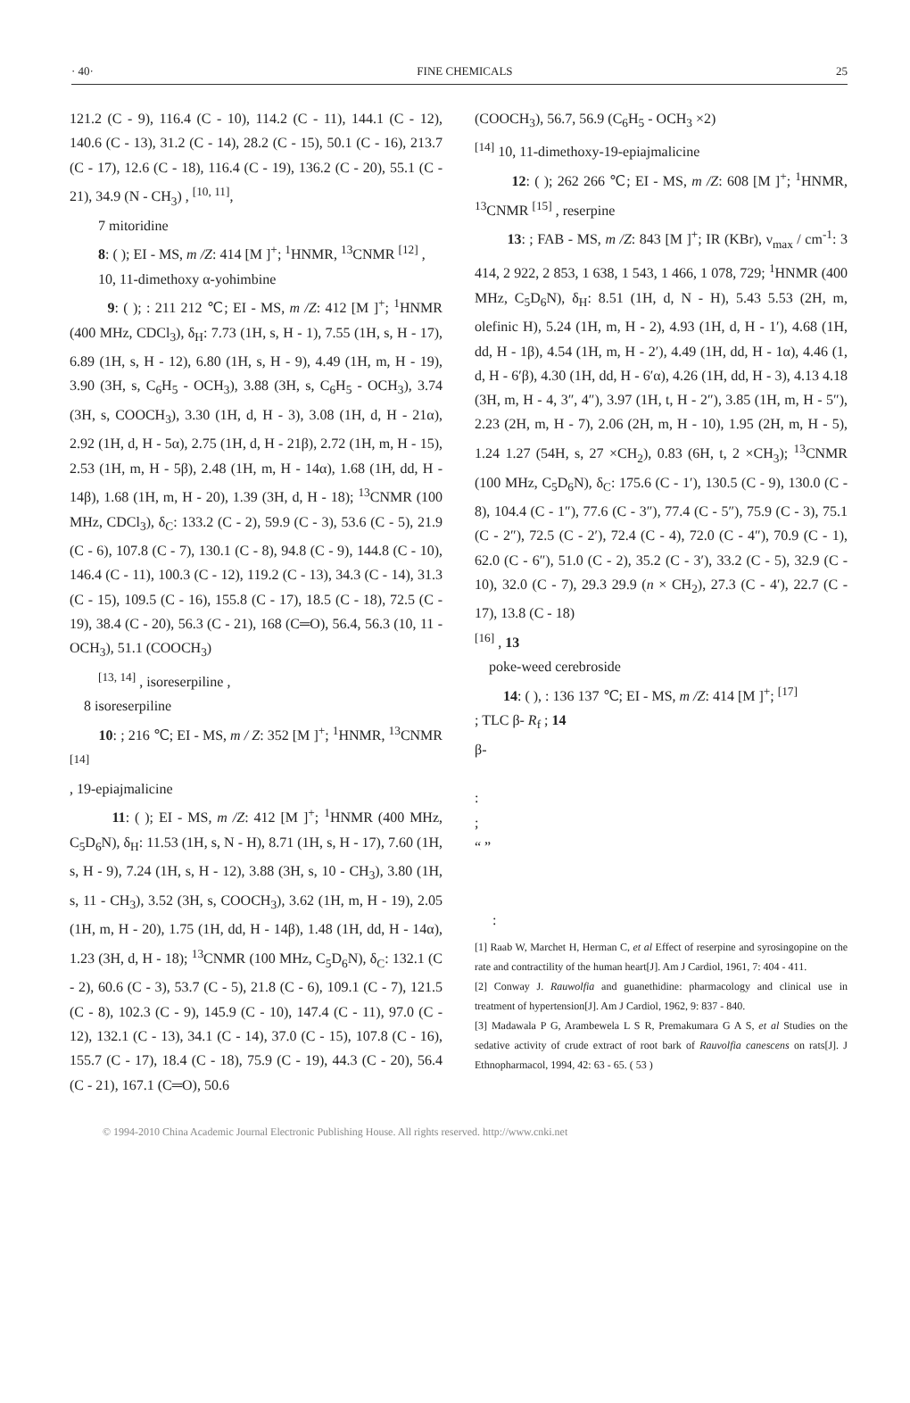· 40· FINE CHEMICALS 25
121.2 (C - 9), 116.4 (C - 10), 114.2 (C - 11), 144.1 (C - 12), 140.6 (C - 13), 31.2 (C - 14), 28.2 (C - 15), 50.1 (C - 16), 213.7 (C - 17), 12.6 (C - 18), 116.4 (C - 19), 136.2 (C - 20), 55.1 (C - 21), 34.9 (N - CH<sub>3</sub>) , <sup>[10, 11]</sup>,
7 mitoridine
8: ( ); EI - MS, m /Z: 414 [M ]<sup>+</sup>; <sup>1</sup>HNMR, <sup>13</sup>CNMR <sup>[12]</sup> ,
10, 11-dimethoxy α-yohimbine
9: ( ); : 211 212 ℃; EI - MS, m /Z: 412 [M ]<sup>+</sup>; <sup>1</sup>HNMR (400 MHz, CDCl<sub>3</sub>), δ<sub>H</sub>: 7.73 (1H, s, H - 1), 7.55 (1H, s, H - 17), 6.89 (1H, s, H - 12), 6.80 (1H, s, H - 9), 4.49 (1H, m, H - 19), 3.90 (3H, s, C<sub>6</sub>H<sub>5</sub> - OCH<sub>3</sub>), 3.88 (3H, s, C<sub>6</sub>H<sub>5</sub> - OCH<sub>3</sub>), 3.74 (3H, s, COOCH<sub>3</sub>), 3.30 (1H, d, H - 3), 3.08 (1H, d, H - 21α), 2.92 (1H, d, H - 5α), 2.75 (1H, d, H - 21β), 2.72 (1H, m, H - 15), 2.53 (1H, m, H - 5β), 2.48 (1H, m, H - 14α), 1.68 (1H, dd, H - 14β), 1.68 (1H, m, H - 20), 1.39 (3H, d, H - 18); <sup>13</sup>CNMR (100 MHz, CDCl<sub>3</sub>), δ<sub>C</sub>: 133.2 (C - 2), 59.9 (C - 3), 53.6 (C - 5), 21.9 (C - 6), 107.8 (C - 7), 130.1 (C - 8), 94.8 (C - 9), 144.8 (C - 10), 146.4 (C - 11), 100.3 (C - 12), 119.2 (C - 13), 34.3 (C - 14), 31.3 (C - 15), 109.5 (C - 16), 155.8 (C - 17), 18.5 (C - 18), 72.5 (C - 19), 38.4 (C - 20), 56.3 (C - 21), 168 (C═O), 56.4, 56.3 (10, 11 - OCH<sub>3</sub>), 51.1 (COOCH<sub>3</sub>)
<sup>[13, 14]</sup> , isoreserpiline ,
8 isoreserpiline
10: ; 216 ℃; EI - MS, m / Z: 352 [M ]<sup>+</sup>; <sup>1</sup>HNMR, <sup>13</sup>CNMR <sup>[14]</sup>
, 19-epiajmalicine
11: ( ); EI - MS, m /Z: 412 [M ]<sup>+</sup>; <sup>1</sup>HNMR (400 MHz, C<sub>5</sub>D<sub>6</sub>N), δ<sub>H</sub>: 11.53 (1H, s, N - H), 8.71 (1H, s, H - 17), 7.60 (1H, s, H - 9), 7.24 (1H, s, H - 12), 3.88 (3H, s, 10 - CH<sub>3</sub>), 3.80 (1H, s, 11 - CH<sub>3</sub>), 3.52 (3H, s, COOCH<sub>3</sub>), 3.62 (1H, m, H - 19), 2.05 (1H, m, H - 20), 1.75 (1H, dd, H - 14β), 1.48 (1H, dd, H - 14α), 1.23 (3H, d, H - 18); <sup>13</sup>CNMR (100 MHz, C<sub>5</sub>D<sub>6</sub>N), δ<sub>C</sub>: 132.1 (C - 2), 60.6 (C - 3), 53.7 (C - 5), 21.8 (C - 6), 109.1 (C - 7), 121.5 (C - 8), 102.3 (C - 9), 145.9 (C - 10), 147.4 (C - 11), 97.0 (C - 12), 132.1 (C - 13), 34.1 (C - 14), 37.0 (C - 15), 107.8 (C - 16), 155.7 (C - 17), 18.4 (C - 18), 75.9 (C - 19), 44.3 (C - 20), 56.4 (C - 21), 167.1 (C═O), 50.6
(COOCH<sub>3</sub>), 56.7, 56.9 (C<sub>6</sub>H<sub>5</sub> - OCH<sub>3</sub> ×2)
<sup>[14]</sup> 10, 11-dimethoxy-19-epiajmalicine
12: ( ); 262 266 ℃; EI - MS, m /Z: 608 [M ]<sup>+</sup>; <sup>1</sup>HNMR, <sup>13</sup>CNMR <sup>[15]</sup> , reserpine
13: ; FAB - MS, m /Z: 843 [M ]<sup>+</sup>; IR (KBr), ν<sub>max</sub> / cm<sup>-1</sup>: 3 414, 2 922, 2 853, 1 638, 1 543, 1 466, 1 078, 729; <sup>1</sup>HNMR (400 MHz, C<sub>5</sub>D<sub>6</sub>N), δ<sub>H</sub>: 8.51 (1H, d, N - H), 5.43 5.53 (2H, m, olefinic H), 5.24 (1H, m, H - 2), 4.93 (1H, d, H - 1′), 4.68 (1H, dd, H - 1β), 4.54 (1H, m, H - 2′), 4.49 (1H, dd, H - 1α), 4.46 (1, d, H - 6′β), 4.30 (1H, dd, H - 6′α), 4.26 (1H, dd, H - 3), 4.13 4.18 (3H, m, H - 4, 3″, 4″), 3.97 (1H, t, H - 2″), 3.85 (1H, m, H - 5″), 2.23 (2H, m, H - 7), 2.06 (2H, m, H - 10), 1.95 (2H, m, H - 5), 1.24 1.27 (54H, s, 27 ×CH<sub>2</sub>), 0.83 (6H, t, 2 ×CH<sub>3</sub>); <sup>13</sup>CNMR (100 MHz, C<sub>5</sub>D<sub>6</sub>N), δ<sub>C</sub>: 175.6 (C - 1′), 130.5 (C - 9), 130.0 (C - 8), 104.4 (C - 1″), 77.6 (C - 3″), 77.4 (C - 5″), 75.9 (C - 3), 75.1 (C - 2″), 72.5 (C - 2′), 72.4 (C - 4), 72.0 (C - 4″), 70.9 (C - 1), 62.0 (C - 6″), 51.0 (C - 2), 35.2 (C - 3′), 33.2 (C - 5), 32.9 (C - 10), 32.0 (C - 7), 29.3 29.9 (n × CH<sub>2</sub>), 27.3 (C - 4′), 22.7 (C - 17), 13.8 (C - 18)
<sup>[16]</sup> , 13
poke-weed cerebroside
14: ( ), : 136 137 ℃; EI - MS, m /Z: 414 [M ]<sup>+</sup>; <sup>[17]</sup>
; TLC β- R<sub>f</sub> ; 14
β-
:
;
“ ”
:
[1] Raab W, Marchet H, Herman C, et al Effect of reserpine and syrosingopine on the rate and contractility of the human heart[J]. Am J Cardiol, 1961, 7: 404 - 411.
[2] Conway J. Rauwolfia and guanethidine: pharmacology and clinical use in treatment of hypertension[J]. Am J Cardiol, 1962, 9: 837 - 840.
[3] Madawala P G, Arambewela L S R, Premakumara G A S, et al Studies on the sedative activity of crude extract of root bark of Rauvolfia canescens on rats[J]. J Ethnopharmacol, 1994, 42: 63 - 65. ( 53 )
© 1994-2010 China Academic Journal Electronic Publishing House. All rights reserved. http://www.cnki.net